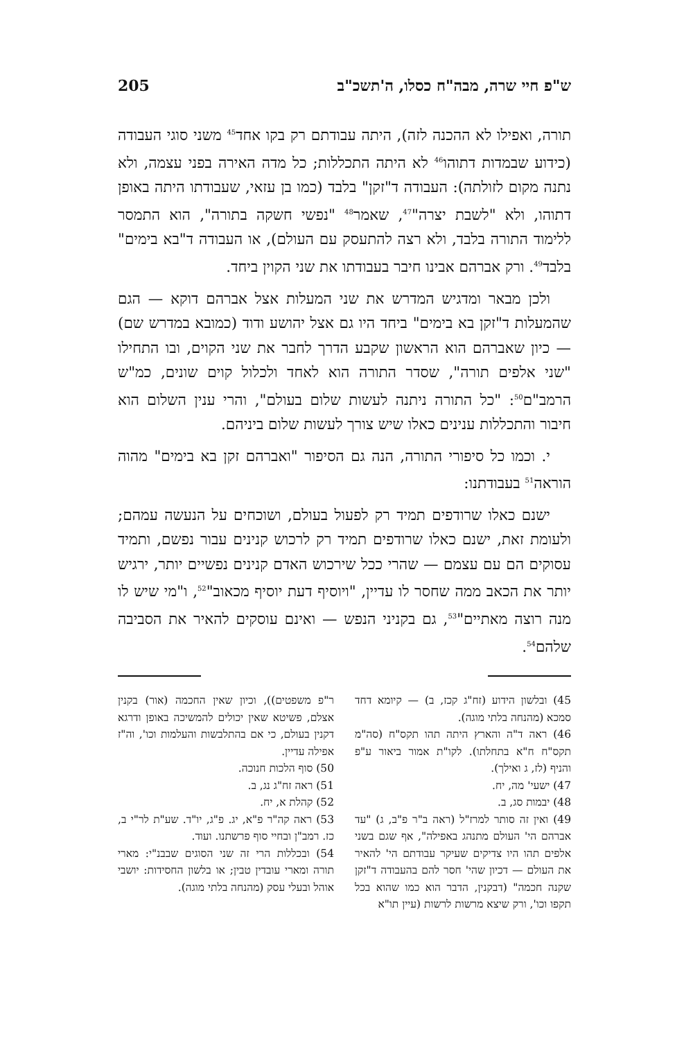ש"פ חיי שרה, מבה"ח כסלו, ה'תשכ"ב 205
תורה, ואפילו לא ההכנה לזה), היתה עבודתם רק בקו אחד<sup>45</sup> משני סוגי העבודה (כידוע שבמדות דתוהו<sup>46</sup> לא היתה התכללות; כל מדה האירה בפני עצמה, ולא נתנה מקום לזולתה): העבודה ד"זקן" בלבד (כמו בן עזאי, שעבודתו היתה באופן דתוהו, ולא "לשבת יצרה"<sup>47</sup>, שאמר<sup>48</sup> "נפשי חשקה בתורה", הוא התמסר ללימוד התורה בלבד, ולא רצה להתעסק עם העולם), או העבודה ד"בא בימים" בלבד<sup>49</sup>. ורק אברהם אבינו חיבר בעבודתו את שני הקוין ביחד.
ולכן מבאר ומדגיש המדרש את שני המעלות אצל אברהם דוקא — הגם שהמעלות ד"זקן בא בימים" ביחד היו גם אצל יהושע ודוד (כמובא במדרש שם) — כיון שאברהם הוא הראשון שקבע הדרך לחבר את שני הקוים, ובו התחילו "שני אלפים תורה", שסדר התורה הוא לאחד ולכלול קוים שונים, כמ"ש הרמב"ם<sup>50</sup>: "כל התורה ניתנה לעשות שלום בעולם", והרי ענין השלום הוא חיבור והתכללות ענינים כאלו שיש צורך לעשות שלום ביניהם.
י. וכמו כל סיפורי התורה, הנה גם הסיפור "ואברהם זקן בא בימים" מהוה הוראה<sup>51</sup> בעבודתנו:
ישנם כאלו שרודפים תמיד רק לפעול בעולם, ושוכחים על הנעשה עמהם; ולעומת זאת, ישנם כאלו שרודפים תמיד רק לרכוש קנינים עבור נפשם, ותמיד עסוקים הם עם עצמם — שהרי ככל שירכוש האדם קנינים נפשיים יותר, ירגיש יותר את הכאב ממה שחסר לו עדיין, "ויוסיף דעת יוסיף מכאוב"<sup>52</sup>, ו"מי שיש לו מנה רוצה מאתיים"<sup>53</sup>, גם בקניני הנפש — ואינם עוסקים להאיר את הסביבה שלהם<sup>54</sup>.
45) ובלשון הידוע (זח"ג קכז, ב) — קיומא דחד סמכא (מהנחה בלתי מוגה).
46) ראה ד"ה והארץ היתה תהו תקס"ח (סה"מ תקס"ח ח"א בתחלתו). לקו"ת אמור ביאור ע"פ והניף (לז, ג ואילך).
47) ישעי' מה, יח.
48) יבמות סג, ב.
49) ואין זה סותר למרז"ל (ראה ב"ר פ"ב, ג) "עד אברהם הי' העולם מתנהג באפילה", אף שגם בשני אלפים תהו היו צדיקים שעיקר עבודתם הי' להאיר את העולם — דכיון שהי' חסר להם בהעבודה ד"זקן שקנה חכמה" (דבקנין, הדבר הוא כמו שהוא בכל תקפו וכו', ורק שיצא מרשות לרשות (עיין תו"א
ר"פ משפטים)), וכיון שאין החכמה (אור) בקנין אצלם, פשיטא שאין יכולים להמשיכה באופן ודרגא דקנין בעולם, כי אם בהתלבשות והעלמות וכו', וה"ז אפילה עדיין.
50) סוף הלכות חנוכה.
51) ראה זח"ג נג, ב.
52) קהלת א, יח.
53) ראה קה"ר פ"א, יג. פ"ג, יו"ד. שע"ת לר"י ב, כז. רמב"ן ובחיי סוף פרשתנו. ועוד.
54) ובכללות הרי זה שני הסוגים שבבנ"י: מארי תורה ומארי עובדין טבין; או בלשון החסידות: יושבי אוהל ובעלי עסק (מהנחה בלתי מוגה).